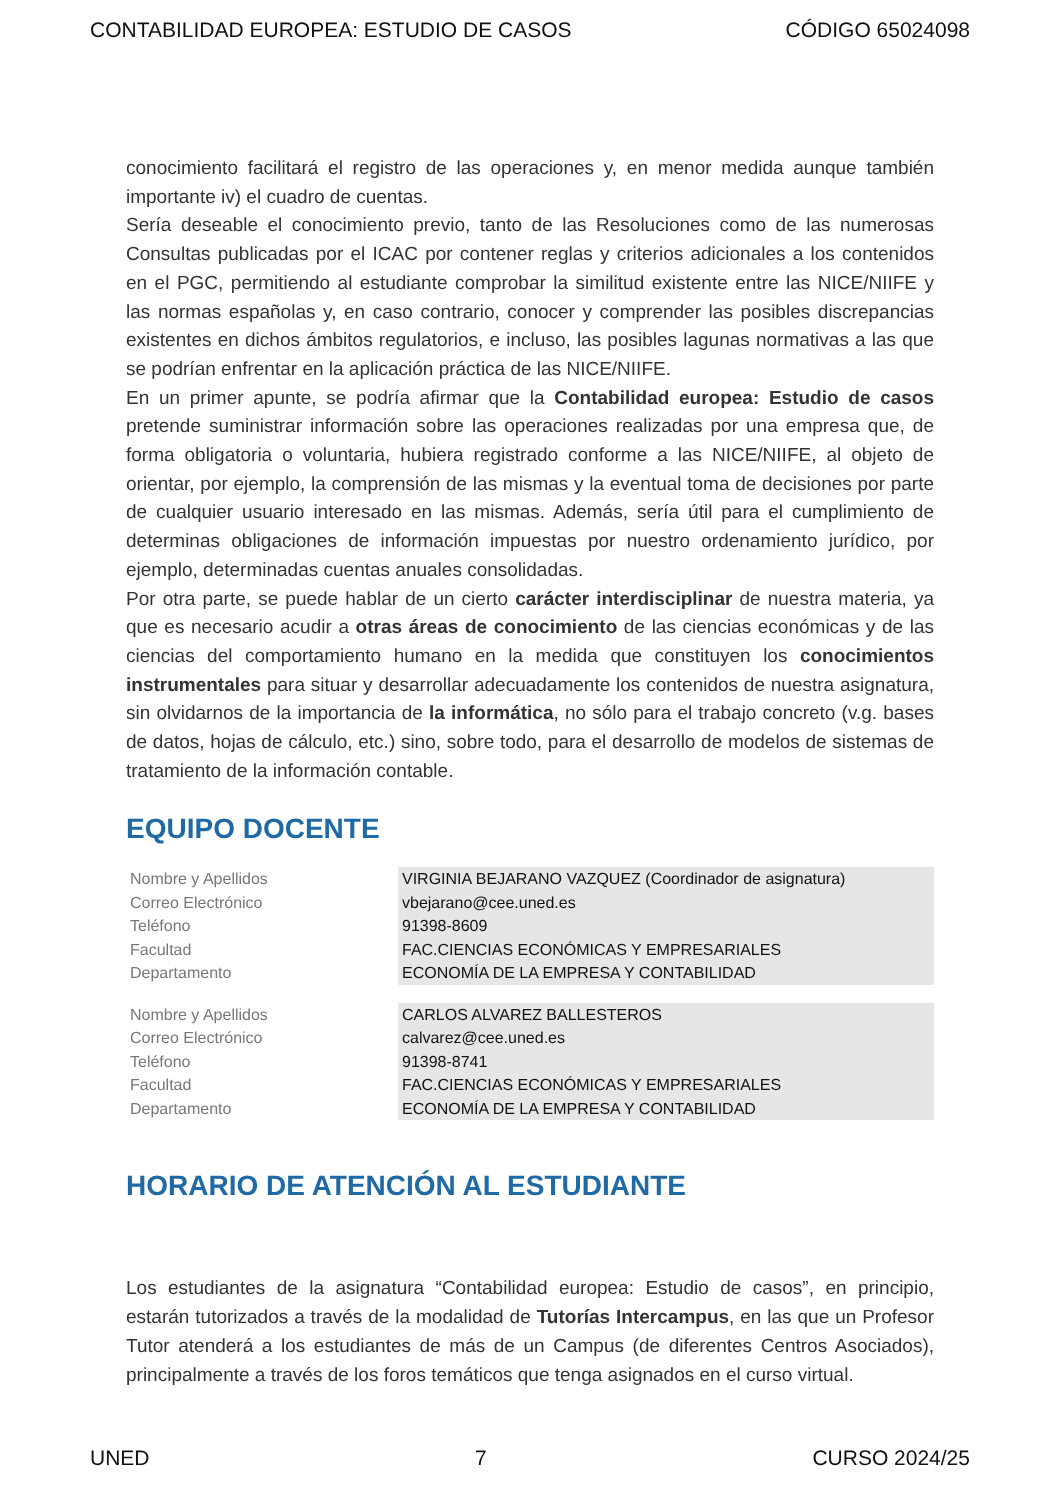CONTABILIDAD EUROPEA: ESTUDIO DE CASOS CÓDIGO 65024098
conocimiento facilitará el registro de las operaciones y, en menor medida aunque también importante iv) el cuadro de cuentas.
Sería deseable el conocimiento previo, tanto de las Resoluciones como de las numerosas Consultas publicadas por el ICAC por contener reglas y criterios adicionales a los contenidos en el PGC, permitiendo al estudiante comprobar la similitud existente entre las NICE/NIIFE y las normas españolas y, en caso contrario, conocer y comprender las posibles discrepancias existentes en dichos ámbitos regulatorios, e incluso, las posibles lagunas normativas a las que se podrían enfrentar en la aplicación práctica de las NICE/NIIFE.
En un primer apunte, se podría afirmar que la Contabilidad europea: Estudio de casos pretende suministrar información sobre las operaciones realizadas por una empresa que, de forma obligatoria o voluntaria, hubiera registrado conforme a las NICE/NIIFE, al objeto de orientar, por ejemplo, la comprensión de las mismas y la eventual toma de decisiones por parte de cualquier usuario interesado en las mismas. Además, sería útil para el cumplimiento de determinas obligaciones de información impuestas por nuestro ordenamiento jurídico, por ejemplo, determinadas cuentas anuales consolidadas.
Por otra parte, se puede hablar de un cierto carácter interdisciplinar de nuestra materia, ya que es necesario acudir a otras áreas de conocimiento de las ciencias económicas y de las ciencias del comportamiento humano en la medida que constituyen los conocimientos instrumentales para situar y desarrollar adecuadamente los contenidos de nuestra asignatura, sin olvidarnos de la importancia de la informática, no sólo para el trabajo concreto (v.g. bases de datos, hojas de cálculo, etc.) sino, sobre todo, para el desarrollo de modelos de sistemas de tratamiento de la información contable.
EQUIPO DOCENTE
| Nombre y Apellidos | VIRGINIA BEJARANO VAZQUEZ (Coordinador de asignatura) |
| Correo Electrónico | vbejarano@cee.uned.es |
| Teléfono | 91398-8609 |
| Facultad | FAC.CIENCIAS ECONÓMICAS Y EMPRESARIALES |
| Departamento | ECONOMÍA DE LA EMPRESA Y CONTABILIDAD |
| Nombre y Apellidos | CARLOS ALVAREZ BALLESTEROS |
| Correo Electrónico | calvarez@cee.uned.es |
| Teléfono | 91398-8741 |
| Facultad | FAC.CIENCIAS ECONÓMICAS Y EMPRESARIALES |
| Departamento | ECONOMÍA DE LA EMPRESA Y CONTABILIDAD |
HORARIO DE ATENCIÓN AL ESTUDIANTE
Los estudiantes de la asignatura “Contabilidad europea: Estudio de casos”, en principio, estarán tutorizados a través de la modalidad de Tutorías Intercampus, en las que un Profesor Tutor atenderá a los estudiantes de más de un Campus (de diferentes Centros Asociados), principalmente a través de los foros temáticos que tenga asignados en el curso virtual.
UNED 7 CURSO 2024/25